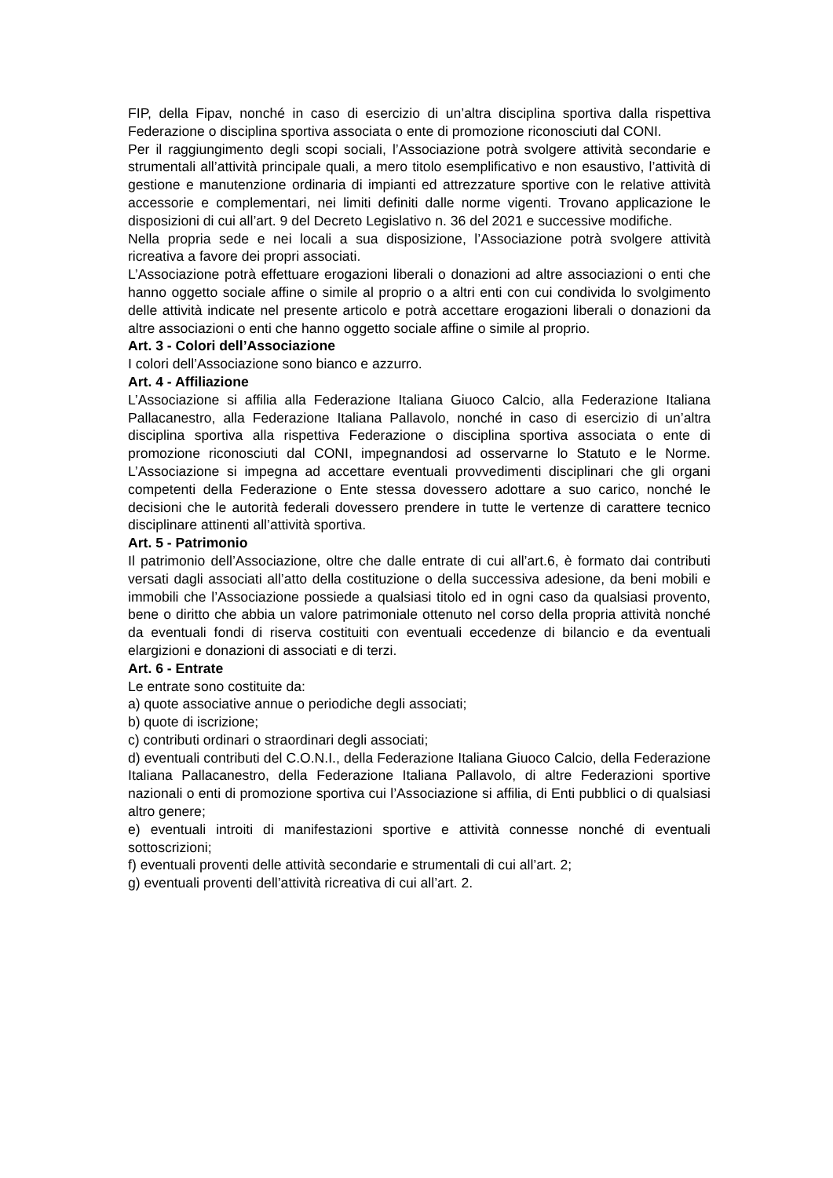FIP, della Fipav, nonché in caso di esercizio di un’altra disciplina sportiva dalla rispettiva Federazione o disciplina sportiva associata o ente di promozione riconosciuti dal CONI.
Per il raggiungimento degli scopi sociali, l’Associazione potrà svolgere attività secondarie e strumentali all’attività principale quali, a mero titolo esemplificativo e non esaustivo, l’attività di gestione e manutenzione ordinaria di impianti ed attrezzature sportive con le relative attività accessorie e complementari, nei limiti definiti dalle norme vigenti. Trovano applicazione le disposizioni di cui all’art. 9 del Decreto Legislativo n. 36 del 2021 e successive modifiche.
Nella propria sede e nei locali a sua disposizione, l’Associazione potrà svolgere attività ricreativa a favore dei propri associati.
L’Associazione potrà effettuare erogazioni liberali o donazioni ad altre associazioni o enti che hanno oggetto sociale affine o simile al proprio o a altri enti con cui condivida lo svolgimento delle attività indicate nel presente articolo e potrà accettare erogazioni liberali o donazioni da altre associazioni o enti che hanno oggetto sociale affine o simile al proprio.
Art. 3 - Colori dell’Associazione
I colori dell’Associazione sono bianco e azzurro.
Art. 4 - Affiliazione
L’Associazione si affilia alla Federazione Italiana Giuoco Calcio, alla Federazione Italiana Pallacanestro, alla Federazione Italiana Pallavolo, nonché in caso di esercizio di un’altra disciplina sportiva alla rispettiva Federazione o disciplina sportiva associata o ente di promozione riconosciuti dal CONI, impegnandosi ad osservarne lo Statuto e le Norme. L’Associazione si impegna ad accettare eventuali provvedimenti disciplinari che gli organi competenti della Federazione o Ente stessa dovessero adottare a suo carico, nonché le decisioni che le autorità federali dovessero prendere in tutte le vertenze di carattere tecnico disciplinare attinenti all’attività sportiva.
Art. 5 - Patrimonio
Il patrimonio dell’Associazione, oltre che dalle entrate di cui all’art.6, è formato dai contributi versati dagli associati all’atto della costituzione o della successiva adesione, da beni mobili e immobili che l’Associazione possiede a qualsiasi titolo ed in ogni caso da qualsiasi provento, bene o diritto che abbia un valore patrimoniale ottenuto nel corso della propria attività nonché da eventuali fondi di riserva costituiti con eventuali eccedenze di bilancio e da eventuali elargizioni e donazioni di associati e di terzi.
Art. 6 - Entrate
Le entrate sono costituite da:
a) quote associative annue o periodiche degli associati;
b) quote di iscrizione;
c) contributi ordinari o straordinari degli associati;
d) eventuali contributi del C.O.N.I., della Federazione Italiana Giuoco Calcio, della Federazione Italiana Pallacanestro, della Federazione Italiana Pallavolo, di altre Federazioni sportive nazionali o enti di promozione sportiva cui l’Associazione si affilia, di Enti pubblici o di qualsiasi altro genere;
e) eventuali introiti di manifestazioni sportive e attività connesse nonché di eventuali sottoscrizioni;
f) eventuali proventi delle attività secondarie e strumentali di cui all’art. 2;
g) eventuali proventi dell’attività ricreativa di cui all’art. 2.